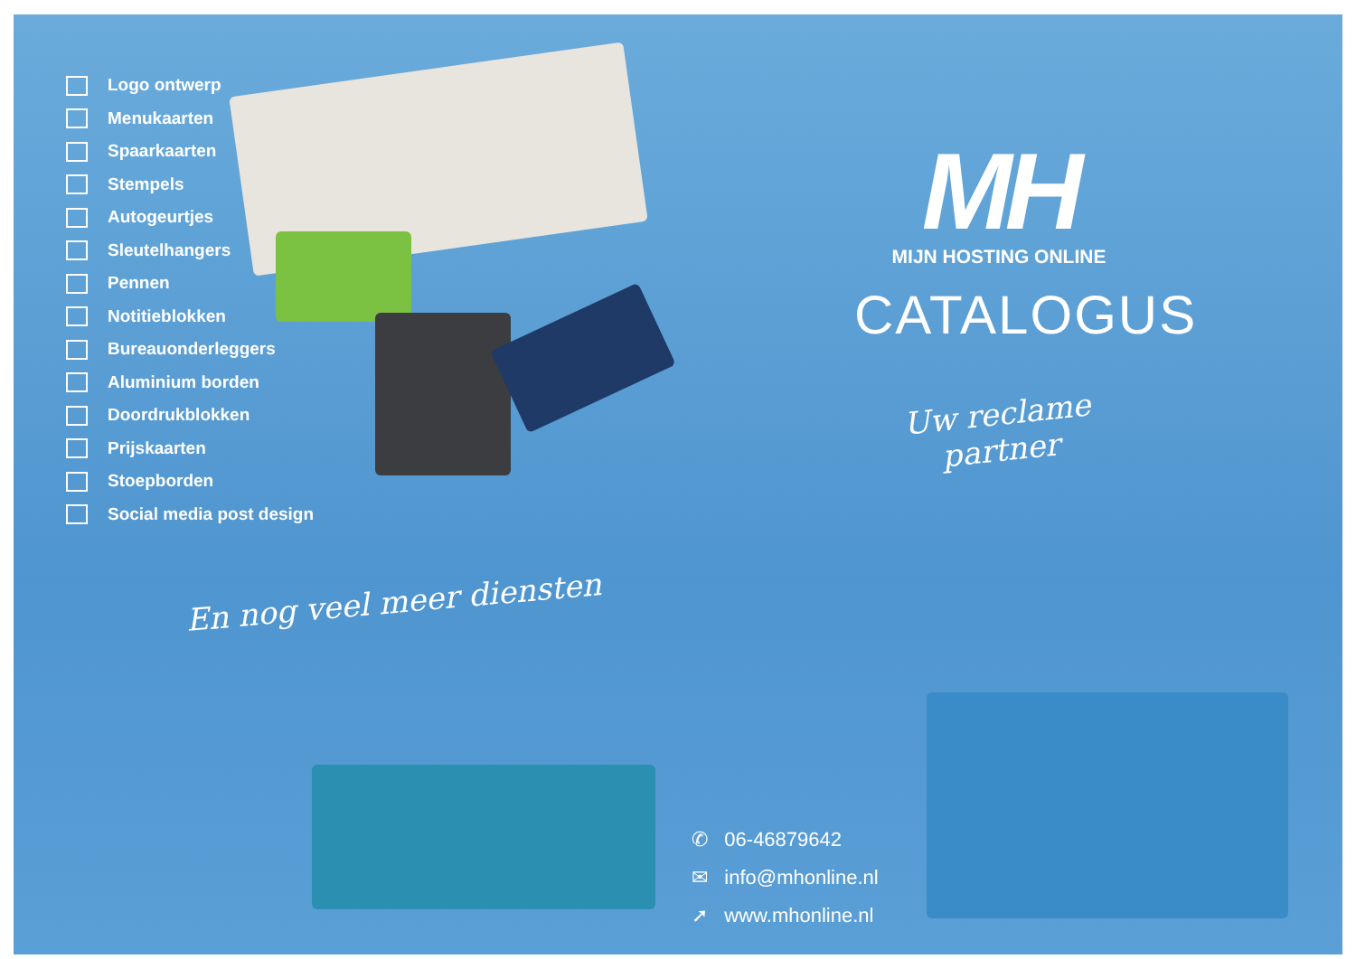Logo ontwerp
Menukaarten
Spaarkaarten
Stempels
Autogeurtjes
Sleutelhangers
Pennen
Notitieblokken
Bureauonderleggers
Aluminium borden
Doordrukblokken
Prijskaarten
Stoepborden
Social media post design
MH
MIJN HOSTING ONLINE
CATALOGUS
Uw reclame partner
En nog veel meer diensten
✆ 06-46879642
✉ info@mhonline.nl
➚ www.mhonline.nl